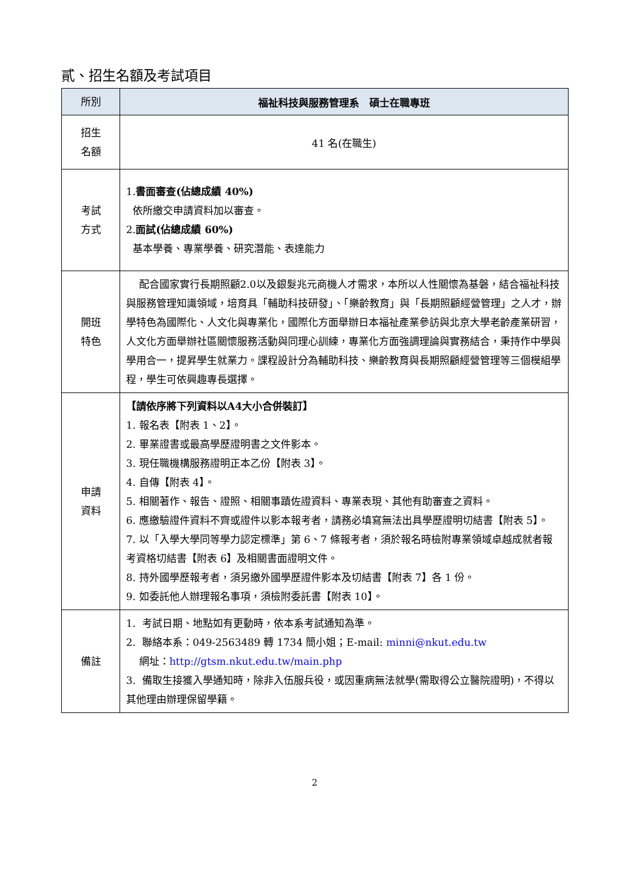貳、招生名額及考試項目
| 所別 | 福祉科技與服務管理系 碩士在職專班 |
| --- | --- |
| 招生 名額 | 41 名(在職生) |
| 考試 方式 | 1. 書面審查(佔總成績 40%) 依所繳交申請資料加以審查。 2. 面試(佔總成績 60%) 基本學養、專業學養、研究潛能、表達能力 |
| 開班 特色 | 配合國家實行長期照顧2.0以及銀髮兆元商機人才需求，本所以人性關懷為基磐，結合福祉科技與服務管理知識領域，培育具「輔助科技研發」、「樂齡教育」與「長期照顧經營管理」之人才，辦學特色為國際化、人文化與專業化，國際化方面舉辦日本福祉產業參訪與北京大學老齡產業研習，人文化方面舉辦社區關懷服務活動與同理心訓練，專業化方面強調理論與實務結合，秉持作中學與學用合一，提昇學生就業力。課程設計分為輔助科技、樂齡教育與長期照顧經營管理等三個模組學程，學生可依興趣專長選擇。 |
| 申請 資料 | 【請依序將下列資料以A4大小合併裝訂】 1. 報名表【附表 1、2】。 2. 畢業證書或最高學歷證明書之文件影本。 3. 現任職機構服務證明正本乙份【附表 3】。 4. 自傳【附表 4】。 5. 相關著作、報告、證照、相關事蹟佐證資料、專業表現、其他有助審查之資料。 6. 應繳驗證件資料不齊或證件以影本報考者，請務必填寫無法出具學歷證明切結書【附表 5】。 7. 以「入學大學同等學力認定標準」第 6、7 條報考者，須於報名時檢附專業領域卓越成就者報考資格切結書【附表 6】及相關書面證明文件。 8. 持外國學歷報考者，須另繳外國學歷證件影本及切結書【附表 7】各 1 份。 9. 如委託他人辦理報名事項，須檢附委託書【附表 10】。 |
| 備註 | 1. 考試日期、地點如有更動時，依本系考試通知為準。 2. 聯絡本系：049-2563489 轉 1734 簡小姐；E-mail: minni@nkut.edu.tw 網址： http://gtsm.nkut.edu.tw/main.php 3. 備取生接獲入學通知時，除非入伍服兵役，或因重病無法就學(需取得公立醫院證明)，不得以其他理由辦理保留學籍。 |
2